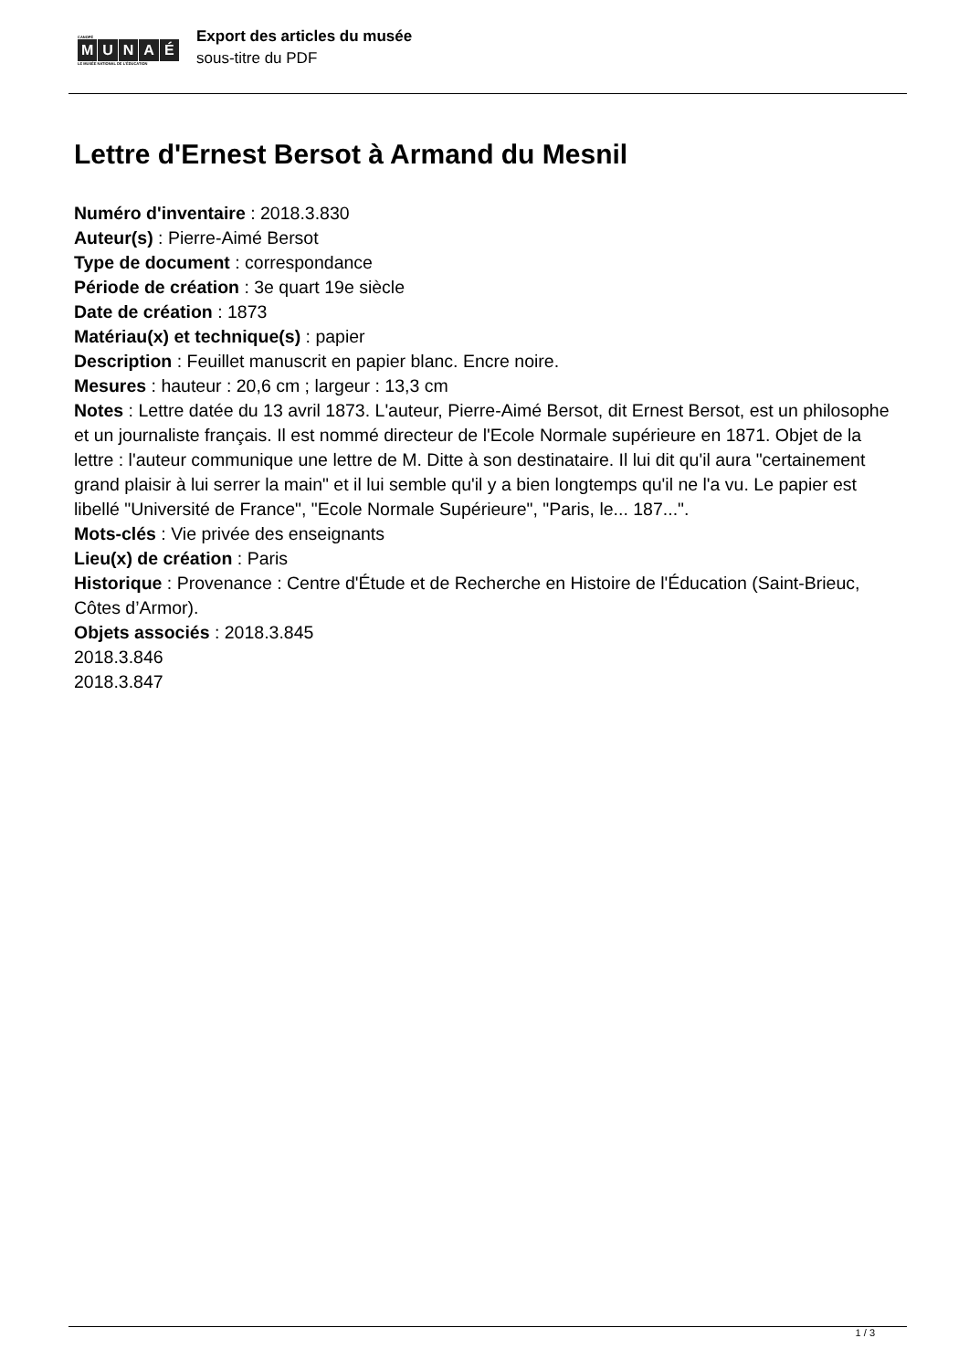CANOPÉ
MUNAÉ
LE MUSÉE NATIONAL DE L'ÉDUCATION
Export des articles du musée
sous-titre du PDF
Lettre d'Ernest Bersot à Armand du Mesnil
Numéro d'inventaire : 2018.3.830
Auteur(s) : Pierre-Aimé Bersot
Type de document : correspondance
Période de création : 3e quart 19e siècle
Date de création : 1873
Matériau(x) et technique(s) : papier
Description : Feuillet manuscrit en papier blanc. Encre noire.
Mesures : hauteur : 20,6 cm ; largeur : 13,3 cm
Notes : Lettre datée du 13 avril 1873. L'auteur, Pierre-Aimé Bersot, dit Ernest Bersot, est un philosophe et un journaliste français. Il est nommé directeur de l'Ecole Normale supérieure en 1871. Objet de la lettre : l'auteur communique une lettre de M. Ditte à son destinataire. Il lui dit qu'il aura "certainement grand plaisir à lui serrer la main" et il lui semble qu'il y a bien longtemps qu'il ne l'a vu. Le papier est libellé "Université de France", "Ecole Normale Supérieure", "Paris, le... 187...".
Mots-clés : Vie privée des enseignants
Lieu(x) de création : Paris
Historique : Provenance : Centre d'Étude et de Recherche en Histoire de l'Éducation (Saint-Brieuc, Côtes d’Armor).
Objets associés : 2018.3.845
2018.3.846
2018.3.847
1 / 3